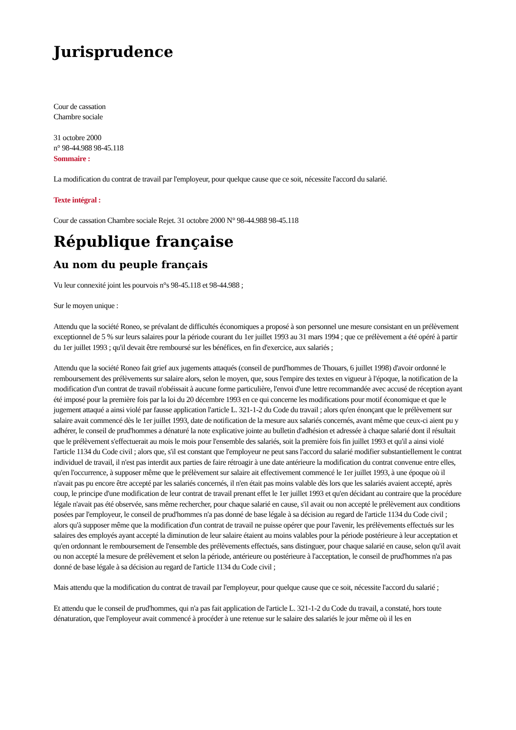Jurisprudence
Cour de cassation
Chambre sociale
31 octobre 2000
n° 98-44.988 98-45.118
Sommaire :
La modification du contrat de travail par l'employeur, pour quelque cause que ce soit, nécessite l'accord du salarié.
Texte intégral :
Cour de cassation Chambre sociale Rejet. 31 octobre 2000 N° 98-44.988 98-45.118
République française
Au nom du peuple français
Vu leur connexité joint les pourvois n°s 98-45.118 et 98-44.988 ;
Sur le moyen unique :
Attendu que la société Roneo, se prévalant de difficultés économiques a proposé à son personnel une mesure consistant en un prélèvement exceptionnel de 5 % sur leurs salaires pour la période courant du 1er juillet 1993 au 31 mars 1994 ; que ce prélèvement a été opéré à partir du 1er juillet 1993 ; qu'il devait être remboursé sur les bénéfices, en fin d'exercice, aux salariés ;
Attendu que la société Roneo fait grief aux jugements attaqués (conseil de purd'hommes de Thouars, 6 juillet 1998) d'avoir ordonné le remboursement des prélèvements sur salaire alors, selon le moyen, que, sous l'empire des textes en vigueur à l'époque, la notification de la modification d'un contrat de travail n'obéissait à aucune forme particulière, l'envoi d'une lettre recommandée avec accusé de réception ayant été imposé pour la première fois par la loi du 20 décembre 1993 en ce qui concerne les modifications pour motif économique et que le jugement attaqué a ainsi violé par fausse application l'article L. 321-1-2 du Code du travail ; alors qu'en énonçant que le prélèvement sur salaire avait commencé dès le 1er juillet 1993, date de notification de la mesure aux salariés concernés, avant même que ceux-ci aient pu y adhérer, le conseil de prud'hommes a dénaturé la note explicative jointe au bulletin d'adhésion et adressée à chaque salarié dont il résultait que le prélèvement s'effectuerait au mois le mois pour l'ensemble des salariés, soit la première fois fin juillet 1993 et qu'il a ainsi violé l'article 1134 du Code civil ; alors que, s'il est constant que l'employeur ne peut sans l'accord du salarié modifier substantiellement le contrat individuel de travail, il n'est pas interdit aux parties de faire rétroagir à une date antérieure la modification du contrat convenue entre elles, qu'en l'occurrence, à supposer même que le prélèvement sur salaire ait effectivement commencé le 1er juillet 1993, à une époque où il n'avait pas pu encore être accepté par les salariés concernés, il n'en était pas moins valable dès lors que les salariés avaient accepté, après coup, le principe d'une modification de leur contrat de travail prenant effet le 1er juillet 1993 et qu'en décidant au contraire que la procédure légale n'avait pas été observée, sans même rechercher, pour chaque salarié en cause, s'il avait ou non accepté le prélèvement aux conditions posées par l'employeur, le conseil de prud'hommes n'a pas donné de base légale à sa décision au regard de l'article 1134 du Code civil ; alors qu'à supposer même que la modification d'un contrat de travail ne puisse opérer que pour l'avenir, les prélèvements effectués sur les salaires des employés ayant accepté la diminution de leur salaire étaient au moins valables pour la période postérieure à leur acceptation et qu'en ordonnant le remboursement de l'ensemble des prélèvements effectués, sans distinguer, pour chaque salarié en cause, selon qu'il avait ou non accepté la mesure de prélèvement et selon la période, antérieure ou postérieure à l'acceptation, le conseil de prud'hommes n'a pas donné de base légale à sa décision au regard de l'article 1134 du Code civil ;
Mais attendu que la modification du contrat de travail par l'employeur, pour quelque cause que ce soit, nécessite l'accord du salarié ;
Et attendu que le conseil de prud'hommes, qui n'a pas fait application de l'article L. 321-1-2 du Code du travail, a constaté, hors toute dénaturation, que l'employeur avait commencé à procéder à une retenue sur le salaire des salariés le jour même où il les en